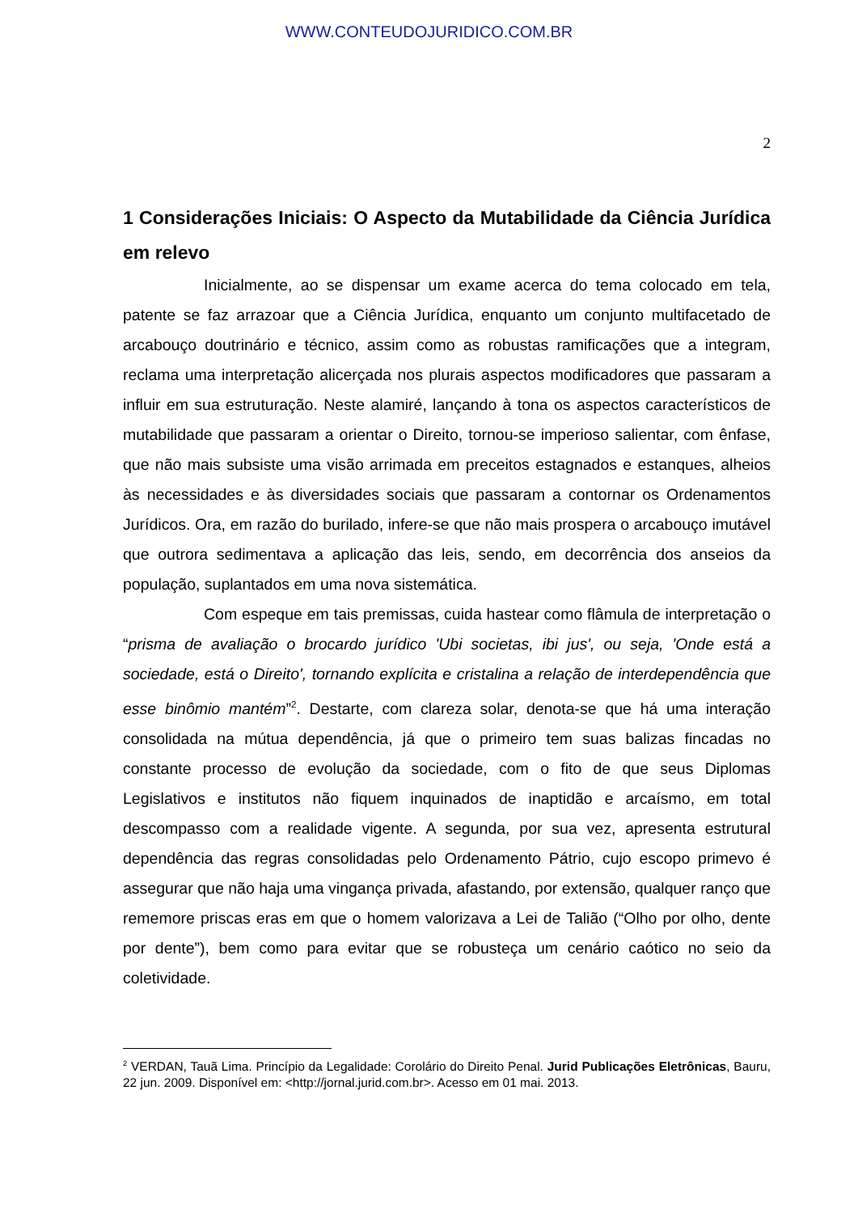WWW.CONTEUDOJURIDICO.COM.BR
2
1 Considerações Iniciais: O Aspecto da Mutabilidade da Ciência Jurídica em relevo
Inicialmente, ao se dispensar um exame acerca do tema colocado em tela, patente se faz arrazoar que a Ciência Jurídica, enquanto um conjunto multifacetado de arcabouço doutrinário e técnico, assim como as robustas ramificações que a integram, reclama uma interpretação alicerçada nos plurais aspectos modificadores que passaram a influir em sua estruturação. Neste alamiré, lançando à tona os aspectos característicos de mutabilidade que passaram a orientar o Direito, tornou-se imperioso salientar, com ênfase, que não mais subsiste uma visão arrimada em preceitos estagnados e estanques, alheios às necessidades e às diversidades sociais que passaram a contornar os Ordenamentos Jurídicos. Ora, em razão do burilado, infere-se que não mais prospera o arcabouço imutável que outrora sedimentava a aplicação das leis, sendo, em decorrência dos anseios da população, suplantados em uma nova sistemática.
Com espeque em tais premissas, cuida hastear como flâmula de interpretação o “prisma de avaliação o brocardo jurídico 'Ubi societas, ibi jus', ou seja, 'Onde está a sociedade, está o Direito', tornando explícita e cristalina a relação de interdependência que esse binômio mantém”<sup>2</sup>. Destarte, com clareza solar, denota-se que há uma interação consolidada na mútua dependência, já que o primeiro tem suas balizas fincadas no constante processo de evolução da sociedade, com o fito de que seus Diplomas Legislativos e institutos não fiquem inquinados de inaptidão e arcaísmo, em total descompasso com a realidade vigente. A segunda, por sua vez, apresenta estrutural dependência das regras consolidadas pelo Ordenamento Pátrio, cujo escopo primevo é assegurar que não haja uma vingança privada, afastando, por extensão, qualquer ranço que rememore priscas eras em que o homem valorizava a Lei de Talião (“Olho por olho, dente por dente”), bem como para evitar que se robusteça um cenário caótico no seio da coletividade.
<sup>2</sup> VERDAN, Tauã Lima. Princípio da Legalidade: Corolário do Direito Penal. Jurid Publicações Eletrônicas, Bauru, 22 jun. 2009. Disponível em: <http://jornal.jurid.com.br>. Acesso em 01 mai. 2013.